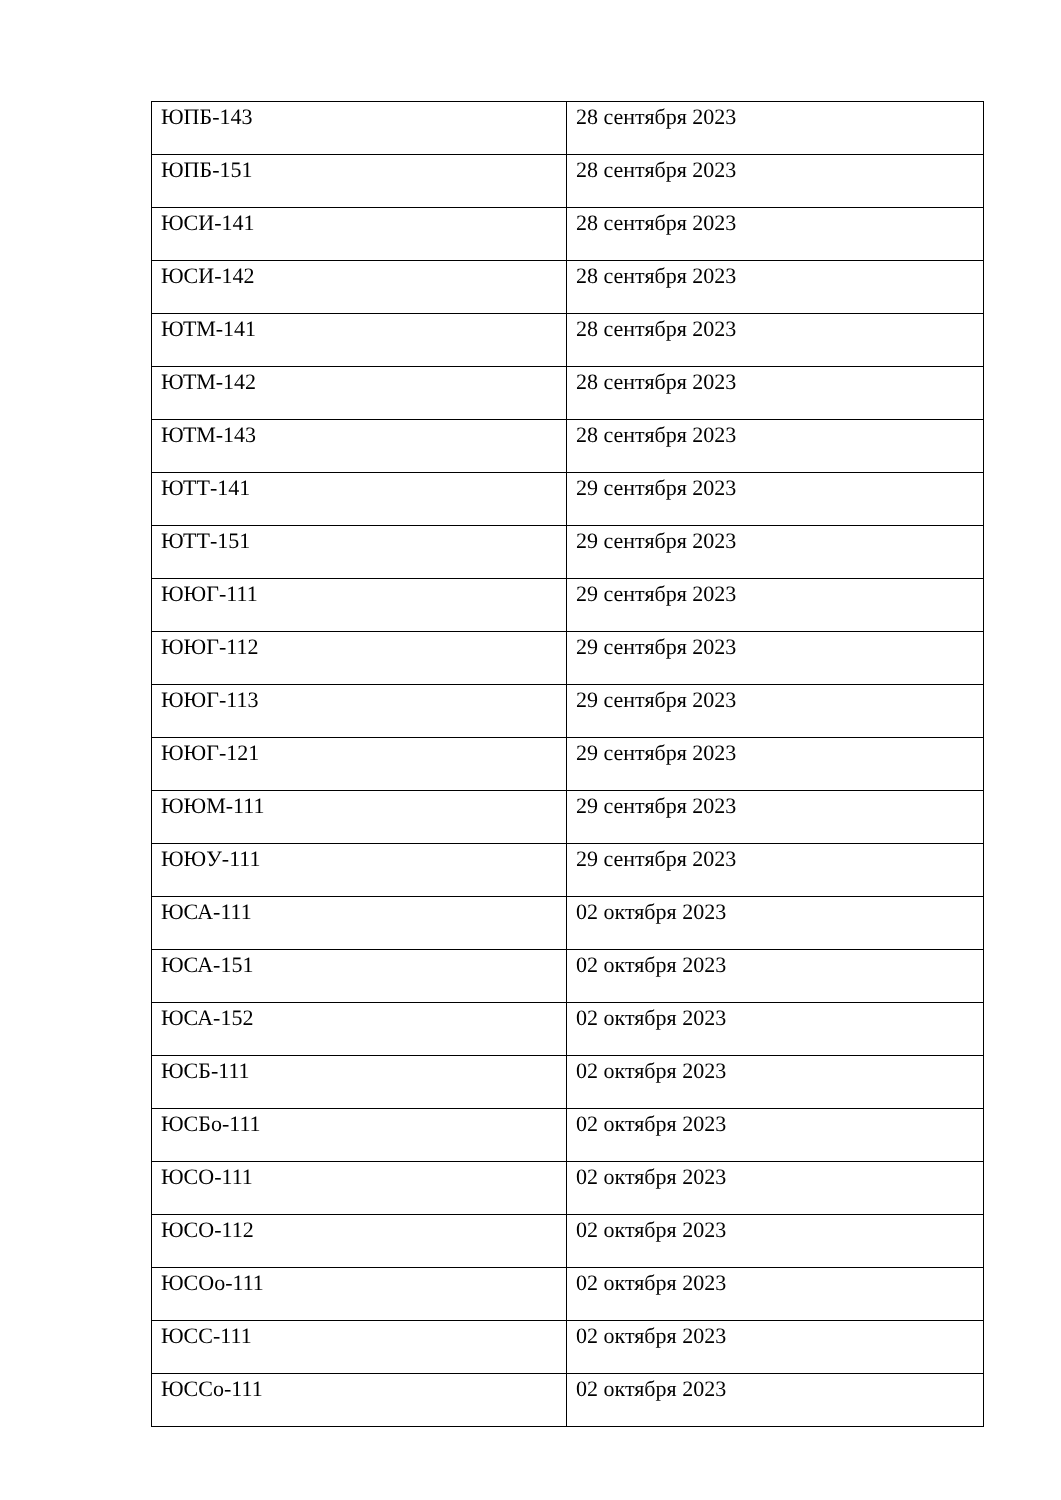| ЮПБ-143 | 28 сентября 2023 |
| ЮПБ-151 | 28 сентября 2023 |
| ЮСИ-141 | 28 сентября 2023 |
| ЮСИ-142 | 28 сентября 2023 |
| ЮТМ-141 | 28 сентября 2023 |
| ЮТМ-142 | 28 сентября 2023 |
| ЮТМ-143 | 28 сентября 2023 |
| ЮТТ-141 | 29 сентября 2023 |
| ЮТТ-151 | 29 сентября 2023 |
| ЮЮГ-111 | 29 сентября 2023 |
| ЮЮГ-112 | 29 сентября 2023 |
| ЮЮГ-113 | 29 сентября 2023 |
| ЮЮГ-121 | 29 сентября 2023 |
| ЮЮМ-111 | 29 сентября 2023 |
| ЮЮУ-111 | 29 сентября 2023 |
| ЮСА-111 | 02 октября 2023 |
| ЮСА-151 | 02 октября 2023 |
| ЮСА-152 | 02 октября 2023 |
| ЮСБ-111 | 02 октября 2023 |
| ЮСБо-111 | 02 октября 2023 |
| ЮСО-111 | 02 октября 2023 |
| ЮСО-112 | 02 октября 2023 |
| ЮСОо-111 | 02 октября 2023 |
| ЮСС-111 | 02 октября 2023 |
| ЮССо-111 | 02 октября 2023 |